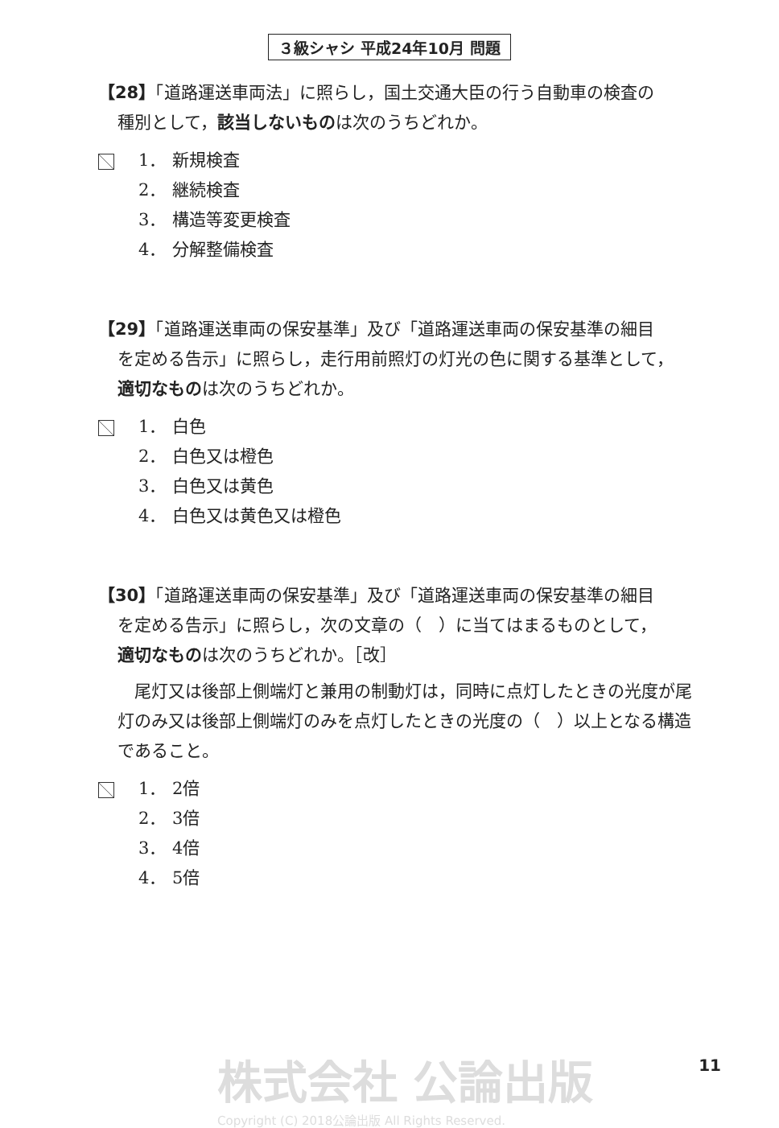３級シャシ 平成24年10月 問題
【28】「道路運送車両法」に照らし，国土交通大臣の行う自動車の検査の
種別として，該当しないものは次のうちどれか。
1． 新規検査
2． 継続検査
3． 構造等変更検査
4． 分解整備検査
【29】「道路運送車両の保安基準」及び「道路運送車両の保安基準の細目
を定める告示」に照らし，走行用前照灯の灯光の色に関する基準として，
適切なものは次のうちどれか。
1． 白色
2． 白色又は橙色
3． 白色又は黄色
4． 白色又は黄色又は橙色
【30】「道路運送車両の保安基準」及び「道路運送車両の保安基準の細目
を定める告示」に照らし，次の文章の（　）に当てはまるものとして，
適切なものは次のうちどれか。［改］
　尾灯又は後部上側端灯と兼用の制動灯は，同時に点灯したときの光度が尾灯のみ又は後部上側端灯のみを点灯したときの光度の（　）以上となる構造であること。
1． 2倍
2． 3倍
3． 4倍
4． 5倍
株式会社 公論出版
Copyright (C) 2018公論出版 All Rights Reserved.
11